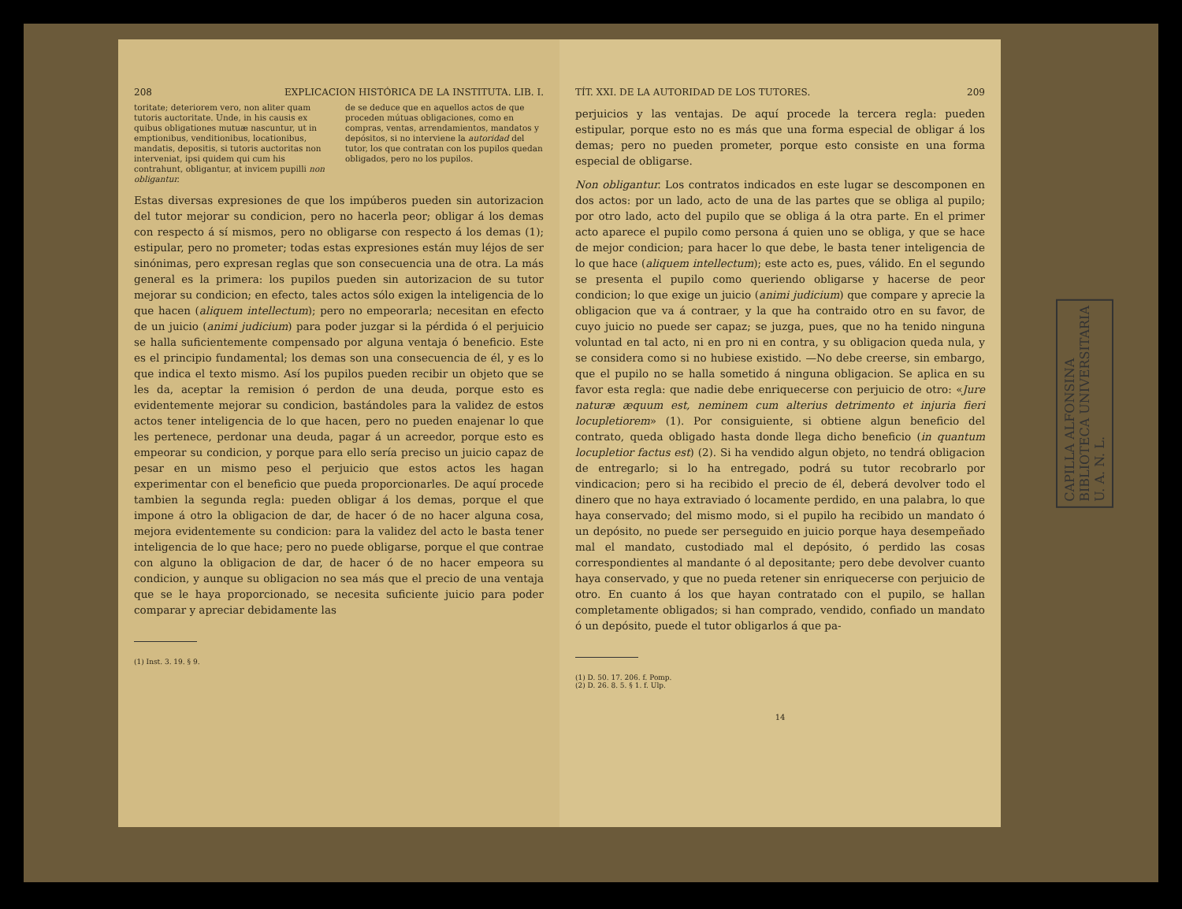208 EXPLICACION HISTÓRICA DE LA INSTITUTA. LIB. I.
toritate; deteriorem vero, non aliter quam tutoris auctoritate. Unde, in his causis ex quibus obligationes mutuæ nascuntur, ut in emptionibus, venditionibus, locationibus, mandatis, depositis, si tutoris auctoritas non interveniat, ipsi quidem qui cum his contrahunt, obligantur, at invicem pupilli non obligantur.
de se deduce que en aquellos actos de que proceden mútuas obligaciones, como en compras, ventas, arrendamientos, mandatos y depósitos, si no interviene la autoridad del tutor, los que contratan con los pupilos quedan obligados, pero no los pupilos.
Estas diversas expresiones de que los impúberos pueden sin autorizacion del tutor mejorar su condicion, pero no hacerla peor; obligar á los demas con respecto á sí mismos, pero no obligarse con respecto á los demas (1); estipular, pero no prometer; todas estas expresiones están muy léjos de ser sinónimas, pero expresan reglas que son consecuencia una de otra. La más general es la primera: los pupilos pueden sin autorizacion de su tutor mejorar su condicion; en efecto, tales actos sólo exigen la inteligencia de lo que hacen (aliquem intellectum); pero no empeorarla; necesitan en efecto de un juicio (animi judicium) para poder juzgar si la pérdida ó el perjuicio se halla suficientemente compensado por alguna ventaja ó beneficio. Este es el principio fundamental; los demas son una consecuencia de él, y es lo que indica el texto mismo. Así los pupilos pueden recibir un objeto que se les da, aceptar la remision ó perdon de una deuda, porque esto es evidentemente mejorar su condicion, bastándoles para la validez de estos actos tener inteligencia de lo que hacen, pero no pueden enajenar lo que les pertenece, perdonar una deuda, pagar á un acreedor, porque esto es empeorar su condicion, y porque para ello sería preciso un juicio capaz de pesar en un mismo peso el perjuicio que estos actos les hagan experimentar con el beneficio que pueda proporcionarles. De aquí procede tambien la segunda regla: pueden obligar á los demas, porque el que impone á otro la obligacion de dar, de hacer ó de no hacer alguna cosa, mejora evidentemente su condicion: para la validez del acto le basta tener inteligencia de lo que hace; pero no puede obligarse, porque el que contrae con alguno la obligacion de dar, de hacer ó de no hacer empeora su condicion, y aunque su obligacion no sea más que el precio de una ventaja que se le haya proporcionado, se necesita suficiente juicio para poder comparar y apreciar debidamente las
(1) Inst. 3. 19. § 9.
TÍT. XXI. DE LA AUTORIDAD DE LOS TUTORES. 209
perjuicios y las ventajas. De aquí procede la tercera regla: pueden estipular, porque esto no es más que una forma especial de obligar á los demas; pero no pueden prometer, porque esto consiste en una forma especial de obligarse.
Non obligantur. Los contratos indicados en este lugar se descomponen en dos actos: por un lado, acto de una de las partes que se obliga al pupilo; por otro lado, acto del pupilo que se obliga á la otra parte. En el primer acto aparece el pupilo como persona á quien uno se obliga, y que se hace de mejor condicion; para hacer lo que debe, le basta tener inteligencia de lo que hace (aliquem intellectum); este acto es, pues, válido. En el segundo se presenta el pupilo como queriendo obligarse y hacerse de peor condicion; lo que exige un juicio (animi judicium) que compare y aprecie la obligacion que va á contraer, y la que ha contraido otro en su favor, de cuyo juicio no puede ser capaz; se juzga, pues, que no ha tenido ninguna voluntad en tal acto, ni en pro ni en contra, y su obligacion queda nula, y se considera como si no hubiese existido. —No debe creerse, sin embargo, que el pupilo no se halla sometido á ninguna obligacion. Se aplica en su favor esta regla: que nadie debe enriquecerse con perjuicio de otro: «Jure naturæ æquum est, neminem cum alterius detrimento et injuria fieri locupletiorem» (1). Por consiguiente, si obtiene algun beneficio del contrato, queda obligado hasta donde llega dicho beneficio (in quantum locupletior factus est) (2). Si ha vendido algun objeto, no tendrá obligacion de entregarlo; si lo ha entregado, podrá su tutor recobrarlo por vindicacion; pero si ha recibido el precio de él, deberá devolver todo el dinero que no haya extraviado ó locamente perdido, en una palabra, lo que haya conservado; del mismo modo, si el pupilo ha recibido un mandato ó un depósito, no puede ser perseguido en juicio porque haya desempeñado mal el mandato, custodiado mal el depósito, ó perdido las cosas correspondientes al mandante ó al depositante; pero debe devolver cuanto haya conservado, y que no pueda retener sin enriquecerse con perjuicio de otro. En cuanto á los que hayan contratado con el pupilo, se hallan completamente obligados; si han comprado, vendido, confiado un mandato ó un depósito, puede el tutor obligarlos á que pa-
(1) D. 50. 17. 206. f. Pomp.
(2) D. 26. 8. 5. § 1. f. Ulp.
14
CAPILLA ALFONSINA
BIBLIOTECA UNIVERSITARIA
U. A. N. L.